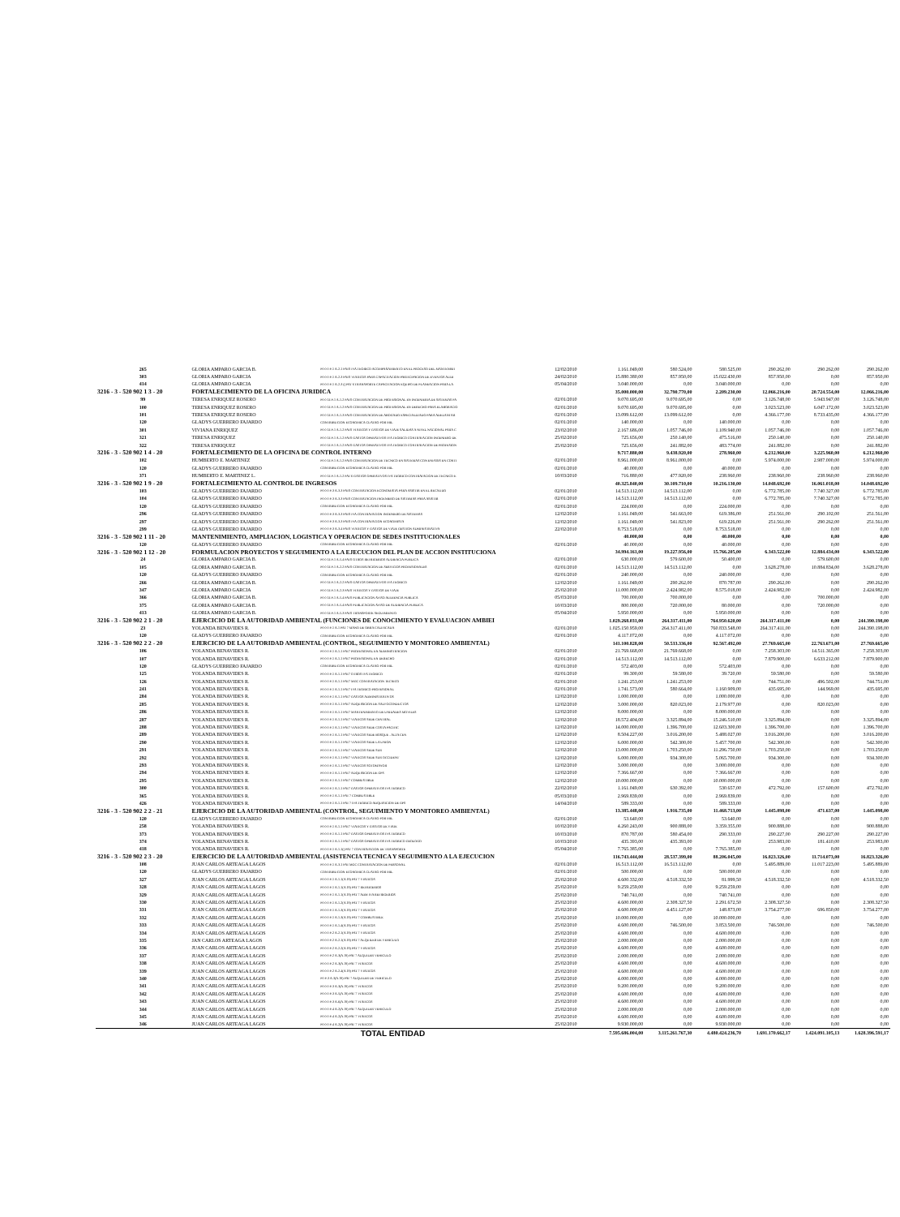| 265 | GLORIA AMPARO GARCIA B. | P0 0 0 P-1 A-2-1 PATS IVA TEORICO ACOMPAÑAMIENTO EN EL PROCESO DEL MANTENIMI | 12/02/2010 | 1.161.049,00 | 580.524,00 | 580.525,00 | 290.262,00 | 290.262,00 | 290.262,00 |
| 303 | GLORIA AMPARO GARCIA | P0 0 0 P-1 A-2-3 PATS VIATICOS PARA CAPACITACION PARTICIPACION DE EVENTOS AUDI | 24/02/2010 | 15.880.380,00 | 857.950,00 | 15.022.430,00 | 857.950,00 | 0,00 | 857.950,00 |
| 414 | GLORIA AMPARO GARCIA | P0 0 0 P-1 A-2-3 (( PAT 6 TRANSPORTE CAPACITACION EQUIPO DE PLANEACION PARA LA | 05/04/2010 | 3.040.000,00 | 0,00 | 3.040.000,00 | 0,00 | 0,00 | 0,00 |
| 3216 - 3 - 520 902 1 3 - 20 | FORTALECIMIENTO DE LA OFICINA JURIDICA | | | 35.000.000,00 | 32.790.770,00 | 2.209.230,00 | 12.066.216,00 | 20.724.554,00 | 12.066.216,00 |
| 99 | TERESA ENRIQUEZ ROSERO | P0 0 14 P-1 A-1-2 PATS CONTRATACION DE PROFESIONAL EN INGENIERIA DE SISTEMAS PA | 02/01/2010 | 9.070.695,00 | 9.070.695,00 | 0,00 | 3.126.748,00 | 5.943.947,00 | 3.126.748,00 |
| 100 | TERESA ENRIQUEZ ROSERO | P0 0 14 P-1 A-1-2 PATS CONTRATACION DE PROFESIONAL EN DERECHO PARA ELABORACIO | 02/01/2010 | 9.070.695,00 | 9.070.695,00 | 0,00 | 3.023.523,00 | 6.047.172,00 | 3.023.523,00 |
| 101 | TERESA ENRIQUEZ ROSERO | P0 0 14 P-1 A-1-3 PATS CONTRATACION DE ABOGADO ESPECIALIZADO PARA ADELANTAR | 02/01/2010 | 13.099.612,00 | 13.099.612,00 | 0,00 | 4.366.177,00 | 8.733.435,00 | 4.366.177,00 |
| 120 | GLADYS GUERRERO FAJARDO | CONTRIBUCION ECONOMICA CUATRO POR MIL | 02/01/2010 | 140.000,00 | 0,00 | 140.000,00 | 0,00 | 0,00 | 0,00 |
| 301 | VIVIANA ENRIQUEZ | P0 0 14 P-1 A-1-2 PATS VIATICOS Y GASTOS DE VIAJE SALIDAS A NIVEL NACIONAL PARA C | 23/02/2010 | 2.167.686,00 | 1.057.746,00 | 1.109.940,00 | 1.057.746,00 | 0,00 | 1.057.746,00 |
| 321 | TERESA ENRIQUEZ | P0 0 14 P-1 A-1-2 PATS GASTOS OPERATIVOS IVA TEORICO CONTRATACION INGENIERO DE | 25/02/2010 | 725.656,00 | 250.140,00 | 475.516,00 | 250.140,00 | 0,00 | 250.140,00 |
| 322 | TERESA ENRIQUEZ | P0 0 14 P-1 A-1-2 PATS GASTOS OPERATIVOS IVA TEORICO CONTRATACION DE PROFESION | 25/02/2010 | 725.656,00 | 241.882,00 | 483.774,00 | 241.882,00 | 0,00 | 241.882,00 |
| 3216 - 3 - 520 902 1 4 - 20 | FORTALECIMIENTO DE LA OFICINA DE CONTROL INTERNO | | | 9.717.880,00 | 9.438.920,00 | 278.960,00 | 6.212.960,00 | 3.225.960,00 | 6.212.960,00 |
| 102 | HUMBERTO E. MARTINEZ | P0 0 14 P-1 A-1-2 PATS CONTRATACION DE TECNICO EN SISTEMAS CON ENFASIS EN CONTI | 02/01/2010 | 8.961.000,00 | 8.961.000,00 | 0,00 | 5.974.000,00 | 2.987.000,00 | 5.974.000,00 |
| 120 | GLADYS GUERRERO FAJARDO | CONTRIBUCION ECONOMICA CUATRO POR MIL | 02/01/2010 | 40.000,00 | 0,00 | 40.000,00 | 0,00 | 0,00 | 0,00 |
| 371 | HUMBERTO E. MARTINEZ L. | P0 0 14 P-1 A-1-2 PAT 6 GASTOS OPERATIVOS IVA TEORICO CONTRATACION DE TECNICO E | 10/03/2010 | 716.880,00 | 477.920,00 | 238.960,00 | 238.960,00 | 238.960,00 | 238.960,00 |
| 3216 - 3 - 520 902 1 9 - 20 | FORTALECIMIENTO AL CONTROL DE INGRESOS | | | 40.325.840,00 | 30.109.710,00 | 10.216.130,00 | 14.048.692,00 | 16.061.018,00 | 14.048.692,00 |
| 103 | GLADYS GUERRERO FAJARDO | P0 0 0 P-3 A-3-3 PATS CONTRATACION ECONOMISTA PARA ASISTIR EN EL RECAUDO | 02/01/2010 | 14.513.112,00 | 14.513.112,00 | 0,00 | 6.772.785,00 | 7.740.327,00 | 6.772.785,00 |
| 104 | GLADYS GUERRERO FAJARDO | P0 0 0 P-3 A-3-3 PATS CONTRATACION INGENIERO DE SISTEMAS PARA ASISTIR | 02/01/2010 | 14.513.112,00 | 14.513.112,00 | 0,00 | 6.772.785,00 | 7.740.327,00 | 6.772.785,00 |
| 120 | GLADYS GUERRERO FAJARDO | CONTRIBUCION ECONOMICA CUATRO POR MIL | 02/01/2010 | 224.000,00 | 0,00 | 224.000,00 | 0,00 | 0,00 | 0,00 |
| 296 | GLADYS GUERRERO FAJARDO | P0 0 0 P-3 A-3-3 PATS IVA CONTRATACION INGENIERO DE SISTEMAS | 12/02/2010 | 1.161.049,00 | 541.663,00 | 619.386,00 | 251.561,00 | 290.102,00 | 251.561,00 |
| 297 | GLADYS GUERRERO FAJARDO | P0 0 0 P-3 A-3-3 PATS IVA CONTRATACION ECONOMISTA | 12/02/2010 | 1.161.049,00 | 541.823,00 | 619.226,00 | 251.561,00 | 290.262,00 | 251.561,00 |
| 299 | GLADYS GUERRERO FAJARDO | P0 0 0 P-3 A-3-4 PATS VIATICOS Y GASTOS DE VIAJE GESTION ADMINISTRATIVA | 22/02/2010 | 8.753.518,00 | 0,00 | 8.753.518,00 | 0,00 | 0,00 | 0,00 |
| 3216 - 3 - 520 902 1 11 - 20 | MANTENIMIENTO, AMPLIACION, LOGISTICA Y OPERACION DE SEDES INSTITUCIONALES | | | 40.000,00 | 0,00 | 40.000,00 | 0,00 | 0,00 | 0,00 |
| 120 | GLADYS GUERRERO FAJARDO | CONTRIBUCION ECONOMICA CUATRO POR MIL | 02/01/2010 | 40.000,00 | 0,00 | 40.000,00 | 0,00 | 0,00 | 0,00 |
| 3216 - 3 - 520 902 1 12 - 20 | FORMULACION PROYECTOS Y SEGUIMIENTO A LA EJECUCION DEL PLAN DE ACCION INSTITUCIONA | | | 34.994.161,00 | 19.227.956,00 | 15.766.205,00 | 6.343.522,00 | 12.884.434,00 | 6.343.522,00 |
| 24 | GLORIA AMPARO GARCIA B. | P0 0 14 P-1 A-5-4 PATS OTROS REFRIGERIOS AUDIENCIA PUBLICA | 02/01/2010 | 630.000,00 | 579.600,00 | 50.400,00 | 0,00 | 579.600,00 | 0,00 |
| 105 | GLORIA AMPARO GARCIA B. | P0 0 14 P-1 A-2-2 PATS CONTRATACION DE SERVICIOS PROFESIONALES | 02/01/2010 | 14.513.112,00 | 14.513.112,00 | 0,00 | 3.628.278,00 | 10.884.834,00 | 3.628.278,00 |
| 120 | GLADYS GUERRERO FAJARDO | CONTRIBUCION ECONOMICA CUATRO POR MIL | 02/01/2010 | 240.000,00 | 0,00 | 240.000,00 | 0,00 | 0,00 | 0,00 |
| 266 | GLORIA AMPARO GARCIA B. | P0 0 14 P-1 A-2-2 PATS GASTOS OPERATIVOS IVA TEORICO | 12/02/2010 | 1.161.049,00 | 290.262,00 | 870.787,00 | 290.262,00 | 0,00 | 290.262,00 |
| 347 | GLORIA AMPARO GARCIA | P0 0 14 P-1 A-2-3 PATS VIATICOS Y GASTOS DE VIAJE | 25/02/2010 | 11.000.000,00 | 2.424.982,00 | 8.575.018,00 | 2.424.982,00 | 0,00 | 2.424.982,00 |
| 366 | GLORIA AMPARO GARCIA B. | P0 0 14 P-1 A-5-4 PATS PUBLICACION AVISO AUDIENCIA PUBLICA | 05/03/2010 | 700.000,00 | 700.000,00 | 0,00 | 0,00 | 700.000,00 | 0,00 |
| 375 | GLORIA AMPARO GARCIA B. | P0 0 14 P-1 A-5-4 PATS PUBLICACION AVISO DE AUDIENCIA PUBLICA | 10/03/2010 | 800.000,00 | 720.000,00 | 80.000,00 | 0,00 | 720.000,00 | 0,00 |
| 413 | GLORIA AMPARO GARCIA B. | P0 0 14 P-1 A-5-3 PATS TRANSPORTE SEGUIMIENTO | 05/04/2010 | 5.950.000,00 | 0,00 | 5.950.000,00 | 0,00 | 0,00 | 0,00 |
| 3216 - 3 - 520 902 2 1 - 20 | EJERCICIO DE LA AUTORIDAD AMBIENTAL (FUNCIONES DE CONOCIMIENTO Y EVALUACION AMBIEI | | | 1.029.268.031,00 | 264.317.411,00 | 764.950.620,00 | 264.317.411,00 | 0,00 | 244.390.198,00 |
| 23 | YOLANDA BENAVIDES R. | P0 0 0 P-1 A-1 PAT 7 MANO DE OBRA CALIFICADA | 02/01/2010 | 1.025.150.959,00 | 264.317.411,00 | 760.833.548,00 | 264.317.411,00 | 0,00 | 244.390.198,00 |
| 120 | GLADYS GUERRERO FAJARDO | CONTRIBUCION ECONOMICA CUATRO POR MIL | 02/01/2010 | 4.117.072,00 | 0,00 | 4.117.072,00 | 0,00 | 0,00 | 0,00 |
| 3216 - 3 - 520 902 2 2 - 20 | EJERCICIO DE LA AUTORIDAD AMBIENTAL (CONTROL, SEGUIMIENTO Y MONITOREO AMBIENTAL) | | | 141.100.828,00 | 50.533.336,00 | 92.567.492,00 | 27.769.665,00 | 22.763.671,00 | 27.769.665,00 |
| 106 | YOLANDA BENAVIDES R. | P0 0 0 P-1 A-1-1 PAT7 PROFESIONAL EN ADMINISTRACION | 02/01/2010 | 21.769.668,00 | 21.769.668,00 | 0,00 | 7.258.303,00 | 14.511.365,00 | 7.258.303,00 |
| 107 | YOLANDA BENAVIDES R. | P0 0 0 P-1 A-1-1 PAT7 PROFESIONAL EN DERECHO | 02/01/2010 | 14.513.112,00 | 14.513.112,00 | 0,00 | 7.879.900,00 | 6.633.212,00 | 7.879.900,00 |
| 120 | GLADYS GUERRERO FAJARDO | CONTRIBUCION ECONOMICA CUATRO POR MIL | 02/01/2010 | 572.403,00 | 0,00 | 572.403,00 | 0,00 | 0,00 | 0,00 |
| 125 | YOLANDA BENAVIDES R. | P0 0 0 P-1 A-1-1 PAT7 OTROS IVA TEORICO | 02/01/2010 | 99.300,00 | 59.580,00 | 39.720,00 | 59.580,00 | 0,00 | 59.580,00 |
| 126 | YOLANDA BENAVIDES R. | P0 0 0 P-1 A-1-1 PAT7 MGC CONTRATACION TECNICO | 02/01/2010 | 1.241.253,00 | 1.241.253,00 | 0,00 | 744.751,00 | 496.502,00 | 744.751,00 |
| 241 | YOLANDA BENAVIDES R. | P0 0 0 P-1 A-1-1 PAT7 IVA TEORICO PROFESIONAL | 02/01/2010 | 1.741.573,00 | 580.664,00 | 1.160.909,00 | 435.695,00 | 144.969,00 | 435.695,00 |
| 284 | YOLANDA BENAVIDES R. | P0 0 0 P-1 A-1-1 PAT7 GASTOS ADMINISTRATIVOS | 12/02/2010 | 1.000.000,00 | 0,00 | 1.000.000,00 | 0,00 | 0,00 | 0,00 |
| 285 | YOLANDA BENAVIDES R. | P0 0 0 P-1 A-1-1 PAT7 ADQUISICION DE SALVOCONDUCTOS | 12/02/2010 | 3.000.000,00 | 820.023,00 | 2.179.977,00 | 0,00 | 820.023,00 | 0,00 |
| 286 | YOLANDA BENAVIDES R. | P0 0 0 P-1 A-1-1 PAT7 MANTENIMIENTO DE UNIDADES MOVILES | 12/02/2010 | 8.000.000,00 | 0,00 | 8.000.000,00 | 0,00 | 0,00 | 0,00 |
| 287 | YOLANDA BENAVIDES R. | P0 0 0 P-1 A-1-1 PAT7 VIATICOS SEDE CENTRAL | 12/02/2010 | 18.572.404,00 | 3.325.894,00 | 15.246.510,00 | 3.325.894,00 | 0,00 | 3.325.894,00 |
| 288 | YOLANDA BENAVIDES R. | P0 0 0 P-1 A-1-1 PAT7 VIATICOS SEDE COSTA PACIFIC | 12/02/2010 | 14.000.000,00 | 1.396.700,00 | 12.603.300,00 | 1.396.700,00 | 0,00 | 1.396.700,00 |
| 289 | YOLANDA BENAVIDES R. | P0 0 0 P-1 A-1-1 PAT7 VIATICOS SEDE BOSQUE - ALTA CEN | 12/02/2010 | 8.504.227,00 | 3.016.200,00 | 5.488.027,00 | 3.016.200,00 | 0,00 | 3.016.200,00 |
| 290 | YOLANDA BENAVIDES R. | P0 0 0 P-1 A-1-1 PAT7 VIATICOS SEDE LA UNION | 12/02/2010 | 6.000.000,00 | 542.300,00 | 5.457.700,00 | 542.300,00 | 0,00 | 542.300,00 |
| 291 | YOLANDA BENAVIDES R. | P0 0 0 P-1 A-1-1 PAT7 VIATICOS SEDE SUR | 12/02/2010 | 13.000.000,00 | 1.703.250,00 | 11.296.750,00 | 1.703.250,00 | 0,00 | 1.703.250,00 |
| 292 | YOLANDA BENAVIDES R. | P0 0 0 P-1 A-1-1 PAT7 VIATICOS SEDE SUR OCCIDENT | 12/02/2010 | 6.000.000,00 | 934.300,00 | 5.065.700,00 | 934.300,00 | 0,00 | 934.300,00 |
| 293 | YOLANDA BENAVIDES R. | P0 0 0 P-1 A-1-1 PAT7 VIATICOS SOTOMAYOR | 12/02/2010 | 3.000.000,00 | 0,00 | 3.000.000,00 | 0,00 | 0,00 | 0,00 |
| 294 | YOLANDA BENEVIDES R. | P0 0 0 P-1 A-1-1 PAT7 ADQUISICION DE GPS | 12/02/2010 | 7.366.667,00 | 0,00 | 7.366.667,00 | 0,00 | 0,00 | 0,00 |
| 295 | YOLANDA BENAVIDES R. | P0 0 0 P-1 A-1-1 PAT7 COMBUSTIBLE | 12/02/2010 | 10.000.000,00 | 0,00 | 10.000.000,00 | 0,00 | 0,00 | 0,00 |
| 300 | YOLANDA BENAVIDES R. | P0 0 0 P-1 A-1-1 PAT7 GASTOS OPERATIVOS IVA TEORICO | 22/02/2010 | 1.161.049,00 | 630.392,00 | 530.657,00 | 472.792,00 | 157.600,00 | 472.792,00 |
| 365 | YOLANDA BENAVIDES R. | P0 0 0 P-1 A-1-1 PAT 7 COMBUSTIBLE | 05/03/2010 | 2.969.839,00 | 0,00 | 2.969.839,00 | 0,00 | 0,00 | 0,00 |
| 426 | YOLANDA BENAVIDES R. | P0 0 0 P-1 A-1-1 PAT 7 IVA TEORICO ADQUISICION DE GPS | 14/04/2010 | 589.333,00 | 0,00 | 589.333,00 | 0,00 | 0,00 | 0,00 |
| 3216 - 3 - 520 902 2 2 - 21 | EJERCICIO DE LA AUTORIDAD AMBIENTAL (CONTROL, SEGUIMIENTO Y MONITOREO AMBIENTAL) | | | 13.385.448,00 | 1.916.735,00 | 11.468.713,00 | 1.445.098,00 | 471.637,00 | 1.445.098,00 |
| 120 | GLADYS GUERRERO FAJARDO | CONTRIBUCION ECONOMICA CUATRO POR MIL | 02/01/2010 | 53.640,00 | 0,00 | 53.640,00 | 0,00 | 0,00 | 0,00 |
| 258 | YOLANDA BENAVIDES R. | P0 0 0 P-1 A-1-1 PAT7 VIATICOS Y GASTOS DE VIAJE | 10/02/2010 | 4.260.243,00 | 900.888,00 | 3.359.355,00 | 900.888,00 | 0,00 | 900.888,00 |
| 373 | YOLANDA BENAVIDES R. | P0 0 0 P-1 A-1-1 PAT7 GASTOS OPERATIVOS IVA TEORICO | 10/03/2010 | 870.787,00 | 580.454,00 | 290.333,00 | 290.227,00 | 290.227,00 | 290.227,00 |
| 374 | YOLANDA BENAVIDES R. | P0 0 0 P-1 A-1-1 PAT7 GASTOS OPERATIVOS IVA TEORICO GEOLOGO | 10/03/2010 | 435.393,00 | 435.393,00 | 0,00 | 253.983,00 | 181.410,00 | 253.983,00 |
| 418 | YOLANDA BENAVIDES R. | P0 0 0 P-1 A-1-1(( PAT 7 CONTRATACION DE TRANSPORTE | 05/04/2010 | 7.765.385,00 | 0,00 | 7.765.385,00 | 0,00 | 0,00 | 0,00 |
| 3216 - 3 - 520 902 2 3 - 20 | EJERCICIO DE LA AUTORIDAD AMBIENTAL (ASISTENCIA TECNICA Y SEGUIMIENTO A LA EJECUCION | | | 116.743.444,00 | 28.537.399,00 | 88.206.045,00 | 16.823.326,00 | 11.714.073,00 | 16.823.326,00 |
| 108 | JUAN CARLOS ARTEAGA LAGOS | P0 0 0 P-1 A-3-1 PAT MGC CONTRATACION DE PERSONAL | 02/01/2010 | 16.513.112,00 | 16.513.112,00 | 0,00 | 5.495.889,00 | 11.017.223,00 | 5.495.889,00 |
| 120 | GLADYS GUERRERO FAJARDO | CONTRIBUCION ECONOMICA CUATRO POR MIL | 02/01/2010 | 500.000,00 | 0,00 | 500.000,00 | 0,00 | 0,00 | 0,00 |
| 327 | JUAN CARLOS ARTEAGA LAGOS | P0 0 0 P-1 A-1-1(A.19) PAT 7 VIATICOS | 25/02/2010 | 4.600.332,00 | 4.518.332,50 | 81.999,50 | 4.518.332,50 | 0,00 | 4.518.332,50 |
| 328 | JUAN CARLOS ARTEAGA LAGOS | P0 0 0 P-1 A-1-1(A.19) PAT 7 REFRIGERIOS | 25/02/2010 | 9.259.259,00 | 0,00 | 9.259.259,00 | 0,00 | 0,00 | 0,00 |
| 329 | JUAN CARLOS ARTEAGA LAGOS | P0 0 0 P-1 A-1-1(A.19) PAT 7 ADM IVA REFRIGERIOS | 25/02/2010 | 740.741,00 | 0,00 | 740.741,00 | 0,00 | 0,00 | 0,00 |
| 330 | JUAN CARLOS ARTEAGA LAGOS | P0 0 0 P-1 A-1-2(A.19) PAT 7 VIATICOS | 25/02/2010 | 4.600.000,00 | 2.308.327,50 | 2.291.672,50 | 2.308.327,50 | 0,00 | 2.308.327,50 |
| 331 | JUAN CARLOS ARTEAGA LAGOS | P0 0 0 P-1 A-1-3(A.19) PAT 7 VIATICOS | 25/02/2010 | 4.600.000,00 | 4.451.127,00 | 148.873,00 | 3.754.277,00 | 696.850,00 | 3.754.277,00 |
| 332 | JUAN CARLOS ARTEAGA LAGOS | P0 0 0 P-1 A-1-3(A.19) PAT 7 COMBUSTIBLE | 25/02/2010 | 10.000.000,00 | 0,00 | 10.000.000,00 | 0,00 | 0,00 | 0,00 |
| 333 | JUAN CARLOS ARTEAGA LAGOS | P0 0 0 P-1 A-1-4(A.19) PAT 7 VIATICOS | 25/02/2010 | 4.600.000,00 | 746.500,00 | 3.853.500,00 | 746.500,00 | 0,00 | 746.500,00 |
| 334 | JUAN CARLOS ARTEAGA LAGOS | P0 0 0 P-2 A-2-1(A.19) PAT 7 VIATICOS | 25/02/2010 | 4.600.000,00 | 0,00 | 4.600.000,00 | 0,00 | 0,00 | 0,00 |
| 335 | JAN CARLOS ARTEAGA LAGOS | P0 0 0 P-2 A-2-1(A.19) PAT 7 ALQUILER DE VEHICULO | 25/02/2010 | 2.000.000,00 | 0,00 | 2.000.000,00 | 0,00 | 0,00 | 0,00 |
| 336 | JUAN CARLOS ARTEAGA LAGOS | P0 0 0 P-2 A-2-2(A.19) PAT 7 VIATICOS | 25/02/2010 | 4.600.000,00 | 0,00 | 4.600.000,00 | 0,00 | 0,00 | 0,00 |
| 337 | JUAN CARLOS ARTEAGA LAGOS | P0 0 0 P-2 A-3(A.19) PAT 7 ALQUILER VEHICULO | 25/02/2010 | 2.000.000,00 | 0,00 | 2.000.000,00 | 0,00 | 0,00 | 0,00 |
| 338 | JUAN CARLOS ARTEAGA LAGOS | P0 0 0 P-2 A-3(A.19) PAT 7 VIATICOS | 25/02/2010 | 4.600.000,00 | 0,00 | 4.600.000,00 | 0,00 | 0,00 | 0,00 |
| 339 | JUAN CARLOS ARTEAGA LAGOS | P0 0 0 P-2 A-2-4(A.19) PAT 7 VIATICOS | 25/02/2010 | 4.600.000,00 | 0,00 | 4.600.000,00 | 0,00 | 0,00 | 0,00 |
| 340 | JUAN CARLOS ARTEAGA LAGOS | P0 P-3 A-3(A.19) PAT 7 ALQUILER DE VEHICULO | 25/02/2010 | 4.000.000,00 | 0,00 | 4.000.000,00 | 0,00 | 0,00 | 0,00 |
| 341 | JUAN CARLOS ARTEAGA LAGOS | P0 0 0 P-3 A-3(A.19) PAT 7 VIATICOS | 25/02/2010 | 9.200.000,00 | 0,00 | 9.200.000,00 | 0,00 | 0,00 | 0,00 |
| 342 | JUAN CARLOS ARTEAGA LAGOS | P0 0 0 P-3 A-5(A.19) PAT 7 VIATICOS | 25/02/2010 | 4.600.000,00 | 0,00 | 4.600.000,00 | 0,00 | 0,00 | 0,00 |
| 343 | JUAN CARLOS ARTEAGA LAGOS | P0 0 0 P-3 A-6(A.19) PAT 7 VIATICOS | 25/02/2010 | 4.600.000,00 | 0,00 | 4.600.000,00 | 0,00 | 0,00 | 0,00 |
| 344 | JUAN CARLOS ARTEAGA LAGOS | P0 0 0 P-4 A-2(A.19) PAT 7 ALQUILER VEHICULO | 25/02/2010 | 2.000.000,00 | 0,00 | 2.000.000,00 | 0,00 | 0,00 | 0,00 |
| 345 | JUAN CARLOS ARTEAGA LAGOS | P0 0 0 P-4 A-2(A.19) PAT 7 VIATICOS | 25/02/2010 | 4.600.000,00 | 0,00 | 4.600.000,00 | 0,00 | 0,00 | 0,00 |
| 346 | JUAN CARLOS ARTEAGA LAGOS | P0 0 0 P-4 A-2(A.19) PAT 7 VIATICOS | 25/02/2010 | 9.930.000,00 | 0,00 | 9.930.000,00 | 0,00 | 0,00 | 0,00 |
| | TOTAL ENTIDAD | | | 7.595.686.004,00 | 3.115.261.767,30 | 4.480.424.236,70 | 1.691.170.662,17 | 1.424.091.105,13 | 1.628.396.591,17 |